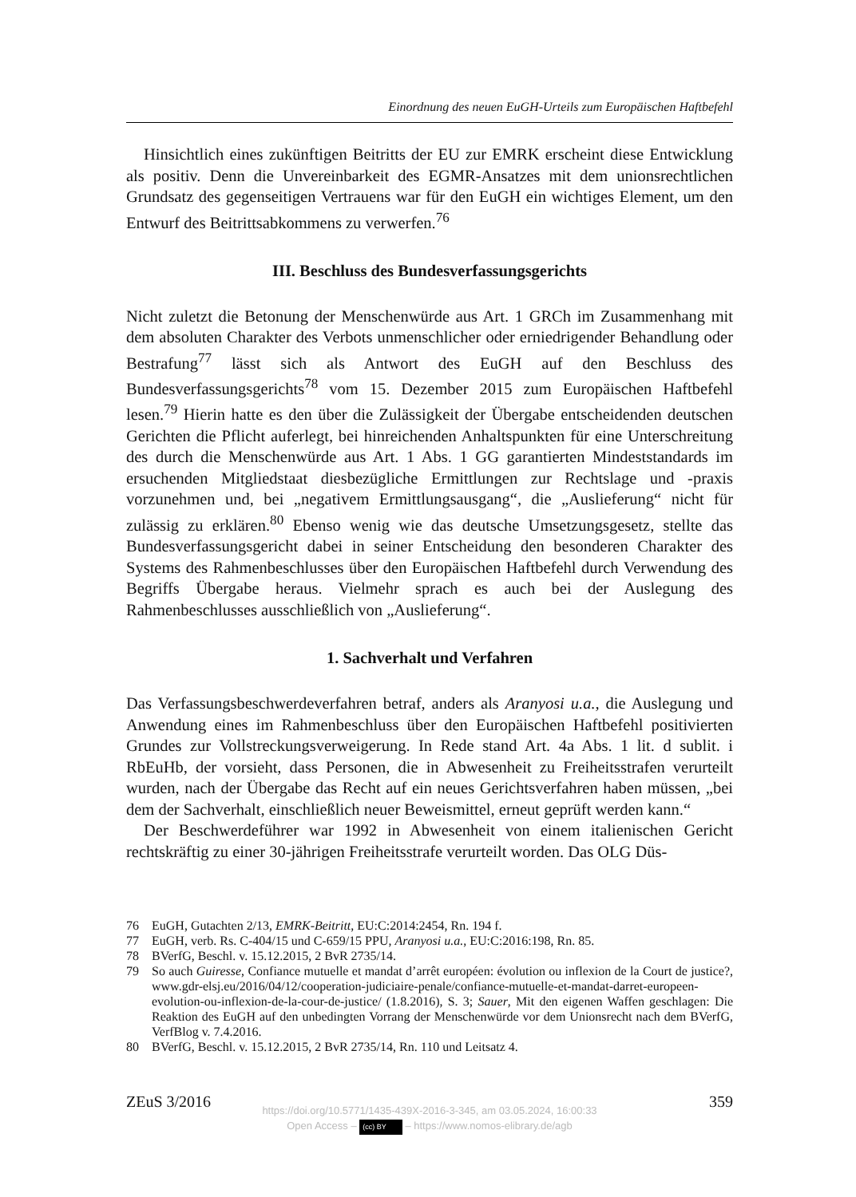Einordnung des neuen EuGH-Urteils zum Europäischen Haftbefehl
Hinsichtlich eines zukünftigen Beitritts der EU zur EMRK erscheint diese Entwicklung als positiv. Denn die Unvereinbarkeit des EGMR-Ansatzes mit dem unionsrechtlichen Grundsatz des gegenseitigen Vertrauens war für den EuGH ein wichtiges Element, um den Entwurf des Beitrittsabkommens zu verwerfen.<sup>76</sup>
III. Beschluss des Bundesverfassungsgerichts
Nicht zuletzt die Betonung der Menschenwürde aus Art. 1 GRCh im Zusammenhang mit dem absoluten Charakter des Verbots unmenschlicher oder erniedrigender Behandlung oder Bestrafung<sup>77</sup> lässt sich als Antwort des EuGH auf den Beschluss des Bundesverfassungsgerichts<sup>78</sup> vom 15. Dezember 2015 zum Europäischen Haftbefehl lesen.<sup>79</sup> Hierin hatte es den über die Zulässigkeit der Übergabe entscheidenden deutschen Gerichten die Pflicht auferlegt, bei hinreichenden Anhaltspunkten für eine Unterschreitung des durch die Menschenwürde aus Art. 1 Abs. 1 GG garantierten Mindeststandards im ersuchenden Mitgliedstaat diesbezügliche Ermittlungen zur Rechtslage und -praxis vorzunehmen und, bei „negativem Ermittlungsausgang“, die „Auslieferung“ nicht für zulässig zu erklären.<sup>80</sup> Ebenso wenig wie das deutsche Umsetzungsgesetz, stellte das Bundesverfassungsgericht dabei in seiner Entscheidung den besonderen Charakter des Systems des Rahmenbeschlusses über den Europäischen Haftbefehl durch Verwendung des Begriffs Übergabe heraus. Vielmehr sprach es auch bei der Auslegung des Rahmenbeschlusses ausschließlich von „Auslieferung“.
1. Sachverhalt und Verfahren
Das Verfassungsbeschwerdeverfahren betraf, anders als Aranyosi u.a., die Auslegung und Anwendung eines im Rahmenbeschluss über den Europäischen Haftbefehl positivierten Grundes zur Vollstreckungsverweigerung. In Rede stand Art. 4a Abs. 1 lit. d sublit. i RbEuHb, der vorsieht, dass Personen, die in Abwesenheit zu Freiheitsstrafen verurteilt wurden, nach der Übergabe das Recht auf ein neues Gerichtsverfahren haben müssen, „bei dem der Sachverhalt, einschließlich neuer Beweismittel, erneut geprüft werden kann.“
Der Beschwerdeführer war 1992 in Abwesenheit von einem italienischen Gericht rechtskräftig zu einer 30-jährigen Freiheitsstrafe verurteilt worden. Das OLG Düs-
76 EuGH, Gutachten 2/13, EMRK-Beitritt, EU:C:2014:2454, Rn. 194 f.
77 EuGH, verb. Rs. C-404/15 und C-659/15 PPU, Aranyosi u.a., EU:C:2016:198, Rn. 85.
78 BVerfG, Beschl. v. 15.12.2015, 2 BvR 2735/14.
79 So auch Guiresse, Confiance mutuelle et mandat d’arrêt européen: évolution ou inflexion de la Court de justice?, www.gdr-elsj.eu/2016/04/12/cooperation-judiciaire-penale/confiance-mutuelle-et-mandat-darret-europeen-evolution-ou-inflexion-de-la-cour-de-justice/ (1.8.2016), S. 3; Sauer, Mit den eigenen Waffen geschlagen: Die Reaktion des EuGH auf den unbedingten Vorrang der Menschenwürde vor dem Unionsrecht nach dem BVerfG, VerfBlog v. 7.4.2016.
80 BVerfG, Beschl. v. 15.12.2015, 2 BvR 2735/14, Rn. 110 und Leitsatz 4.
ZEuS 3/2016 359
https://doi.org/10.5771/1435-439X-2016-3-345, am 03.05.2024, 16:00:33
Open Access – (cc) BY – https://www.nomos-elibrary.de/agb